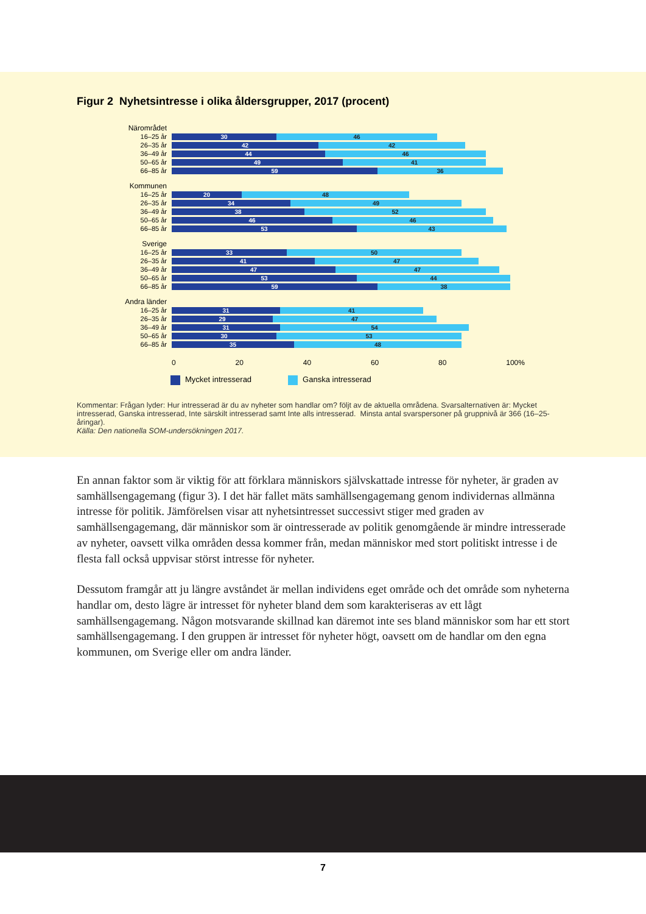Figur 2 Nyhetsintresse i olika åldersgrupper, 2017 (procent)
Närområdet
16–25 år 30 46
26–35 år 42 42
36–49 år 44 46
50–65 år 49 41
66–85 år 59 36
Kommunen
16–25 år 20 48
26–35 år 34 49
36–49 år 38 52
50–65 år 46 46
66–85 år 53 43
Sverige
16–25 år 33 50
26–35 år 41 47
36–49 år 47 47
50–65 år 53 44
66–85 år 59 38
Andra länder
16–25 år 31 41
26–35 år 29 47
36–49 år 31 54
50–65 år 30 53
66–85 år 35 48
0 20 40 60 80 100%
Mycket intresserad Ganska intresserad
Kommentar: Frågan lyder: Hur intresserad är du av nyheter som handlar om? följt av de aktuella områdena. Svarsalternativen är: Mycket intresserad, Ganska intresserad, Inte särskilt intresserad samt Inte alls intresserad. Minsta antal svarspersoner på gruppnivå är 366 (16–25-åringar).
Källa: Den nationella SOM-undersökningen 2017.
En annan faktor som är viktig för att förklara människors självskattade intresse för nyheter, är graden av samhällsengagemang (figur 3). I det här fallet mäts samhällsengagemang genom individernas allmänna intresse för politik. Jämförelsen visar att nyhetsintresset successivt stiger med graden av samhällsengagemang, där människor som är ointresserade av politik genomgående är mindre intresserade av nyheter, oavsett vilka områden dessa kommer från, medan människor med stort politiskt intresse i de flesta fall också uppvisar störst intresse för nyheter.
Dessutom framgår att ju längre avståndet är mellan individens eget område och det område som nyheterna handlar om, desto lägre är intresset för nyheter bland dem som karakteriseras av ett lågt samhällsengagemang. Någon motsvarande skillnad kan däremot inte ses bland människor som har ett stort samhällsengagemang. I den gruppen är intresset för nyheter högt, oavsett om de handlar om den egna kommunen, om Sverige eller om andra länder.
7